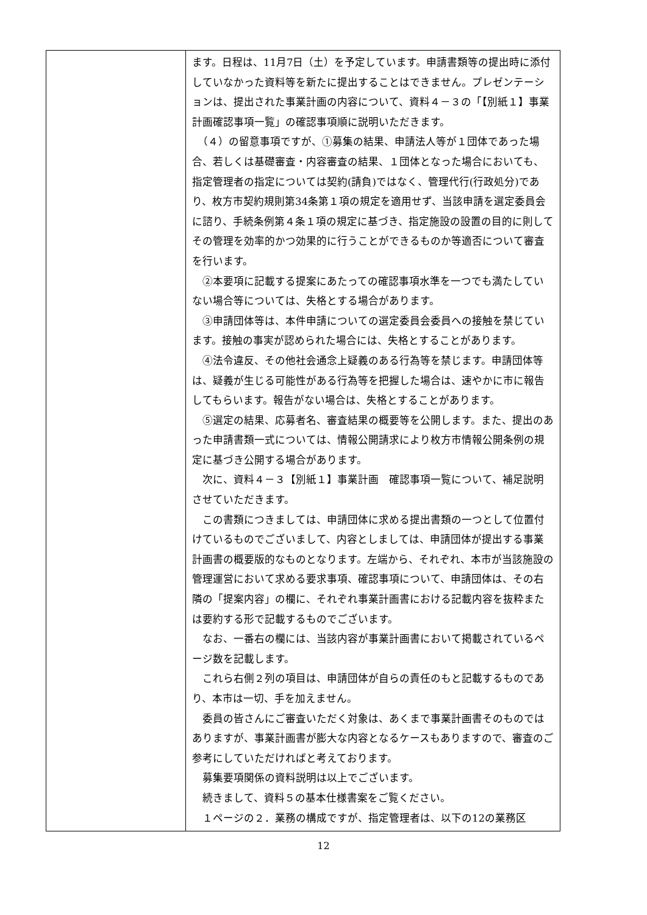| | ます。日程は、11月7日（土）を予定しています。申請書類等の提出時に添付していなかった資料等を新たに提出することはできません。プレゼンテーションは、提出された事業計画の内容について、資料４－３の「【別紙１】事業計画確認事項一覧」の確認事項順に説明いただきます。 （４）の留意事項ですが、①募集の結果、申請法人等が１団体であった場合、若しくは基礎審査・内容審査の結果、１団体となった場合においても、指定管理者の指定については契約(請負)ではなく、管理代行(行政処分)であり、枚方市契約規則第34条第１項の規定を適用せず、当該申請を選定委員会に諮り、手続条例第４条１項の規定に基づき、指定施設の設置の目的に則してその管理を効率的かつ効果的に行うことができるものか等適否について審査を行います。 ②本要項に記載する提案にあたっての確認事項水準を一つでも満たしていない場合等については、失格とする場合があります。 ③申請団体等は、本件申請についての選定委員会委員への接触を禁じています。接触の事実が認められた場合には、失格とすることがあります。 ④法令違反、その他社会通念上疑義のある行為等を禁じます。申請団体等は、疑義が生じる可能性がある行為等を把握した場合は、速やかに市に報告してもらいます。報告がない場合は、失格とすることがあります。 ⑤選定の結果、応募者名、審査結果の概要等を公開します。また、提出のあった申請書類一式については、情報公開請求により枚方市情報公開条例の規定に基づき公開する場合があります。 次に、資料４－３【別紙１】事業計画 確認事項一覧について、補足説明させていただきます。 この書類につきましては、申請団体に求める提出書類の一つとして位置付けているものでございまして、内容としましては、申請団体が提出する事業計画書の概要版的なものとなります。左端から、それぞれ、本市が当該施設の管理運営において求める要求事項、確認事項について、申請団体は、その右隣の「提案内容」の欄に、それぞれ事業計画書における記載内容を抜粋または要約する形で記載するものでございます。 なお、一番右の欄には、当該内容が事業計画書において掲載されているページ数を記載します。 これら右側２列の項目は、申請団体が自らの責任のもと記載するものであり、本市は一切、手を加えません。 委員の皆さんにご審査いただく対象は、あくまで事業計画書そのものではありますが、事業計画書が膨大な内容となるケースもありますので、審査のご参考にしていただければと考えております。 募集要項関係の資料説明は以上でございます。 続きまして、資料５の基本仕様書案をご覧ください。 １ページの２．業務の構成ですが、指定管理者は、以下の12の業務区 |
12